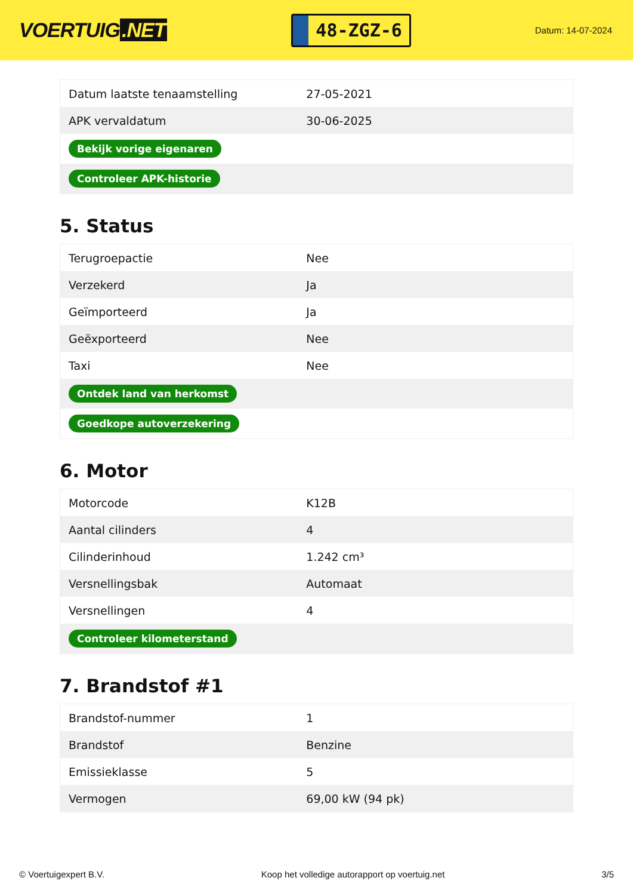VOERTUIG.NET
48-ZGZ-6
Datum: 14-07-2024
| Datum laatste tenaamstelling | 27-05-2021 |
| APK vervaldatum | 30-06-2025 |
| Bekijk vorige eigenaren | |
| Controleer APK-historie | |
5. Status
| Terugroepactie | Nee |
| Verzekerd | Ja |
| Geïmporteerd | Ja |
| Geëxporteerd | Nee |
| Taxi | Nee |
| Ontdek land van herkomst | |
| Goedkope autoverzekering | |
6. Motor
| Motorcode | K12B |
| Aantal cilinders | 4 |
| Cilinderinhoud | 1.242 cm³ |
| Versnellingsbak | Automaat |
| Versnellingen | 4 |
| Controleer kilometerstand | |
7. Brandstof #1
| Brandstof-nummer | 1 |
| Brandstof | Benzine |
| Emissieklasse | 5 |
| Vermogen | 69,00 kW (94 pk) |
© Voertuigexpert B.V. Koop het volledige autorapport op voertuig.net 3/5